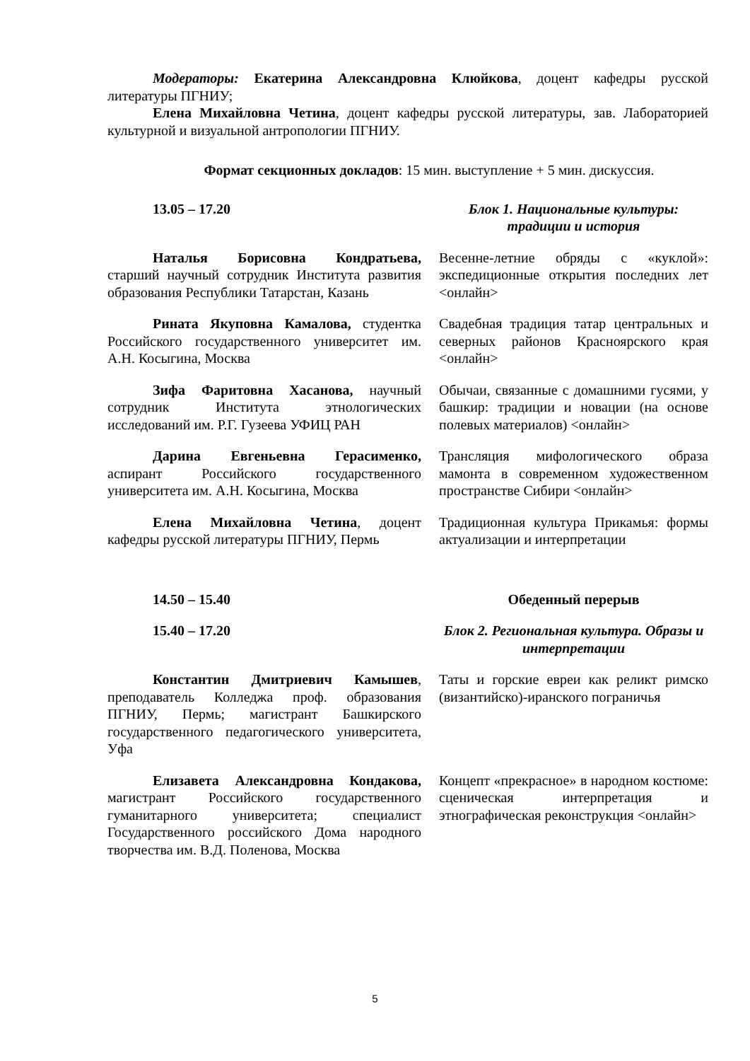Модераторы: Екатерина Александровна Клюйкова, доцент кафедры русской литературы ПГНИУ;
Елена Михайловна Четина, доцент кафедры русской литературы, зав. Лабораторией культурной и визуальной антропологии ПГНИУ.
Формат секционных докладов: 15 мин. выступление + 5 мин. дискуссия.
| 13.05 – 17.20 | Блок 1. Национальные культуры: традиции и история |
| Наталья Борисовна Кондратьева, старший научный сотрудник Института развития образования Республики Татарстан, Казань | Весенне-летние обряды с «куклой»: экспедиционные открытия последних лет <онлайн> |
| Рината Якуповна Камалова, студентка Российского государственного университет им. А.Н. Косыгина, Москва | Свадебная традиция татар центральных и северных районов Красноярского края <онлайн> |
| Зифа Фаритовна Хасанова, научный сотрудник Института этнологических исследований им. Р.Г. Гузеева УФИЦ РАН | Обычаи, связанные с домашними гусями, у башкир: традиции и новации (на основе полевых материалов) <онлайн> |
| Дарина Евгеньевна Герасименко, аспирант Российского государственного университета им. А.Н. Косыгина, Москва | Трансляция мифологического образа мамонта в современном художественном пространстве Сибири <онлайн> |
| Елена Михайловна Четина , доцент кафедры русской литературы ПГНИУ, Пермь | Традиционная культура Прикамья: формы актуализации и интерпретации |
| 14.50 – 15.40 | Обеденный перерыв |
| 15.40 – 17.20 | Блок 2. Региональная культура. Образы и интерпретации |
| Константин Дмитриевич Камышев , преподаватель Колледжа проф. образования ПГНИУ, Пермь; магистрант Башкирского государственного педагогического университета, Уфа | Таты и горские евреи как реликт римско (византийско)-иранского пограничья |
| Елизавета Александровна Кондакова, магистрант Российского государственного гуманитарного университета; специалист Государственного российского Дома народного творчества им. В.Д. Поленова, Москва | Концепт «прекрасное» в народном костюме: сценическая интерпретация и этнографическая реконструкция <онлайн> |
5